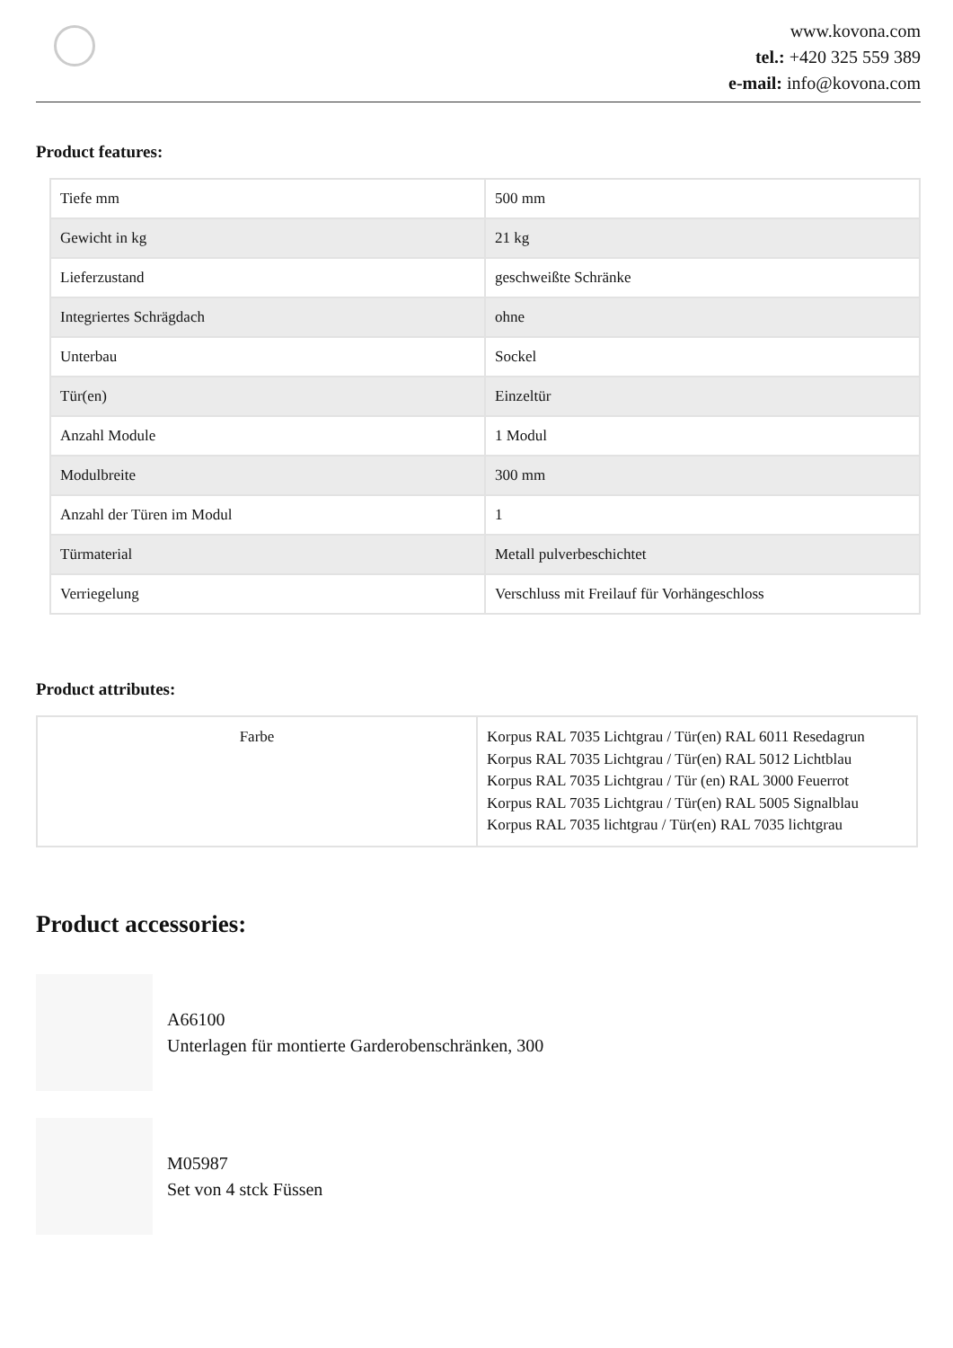www.kovona.com
tel.: +420 325 559 389
e-mail: info@kovona.com
Product features:
| Tiefe mm | 500 mm |
| Gewicht in kg | 21 kg |
| Lieferzustand | geschweißte Schränke |
| Integriertes Schrägdach | ohne |
| Unterbau | Sockel |
| Tür(en) | Einzeltür |
| Anzahl Module | 1 Modul |
| Modulbreite | 300 mm |
| Anzahl der Türen im Modul | 1 |
| Türmaterial | Metall pulverbeschichtet |
| Verriegelung | Verschluss mit Freilauf für Vorhängeschloss |
Product attributes:
| Farbe | Korpus RAL 7035 Lichtgrau / Tür(en) RAL 6011 Resedagrun Korpus RAL 7035 Lichtgrau / Tür(en) RAL 5012 Lichtblau Korpus RAL 7035 Lichtgrau / Tür (en) RAL 3000 Feuerrot Korpus RAL 7035 Lichtgrau / Tür(en) RAL 5005 Signalblau Korpus RAL 7035 lichtgrau / Tür(en) RAL 7035 lichtgrau |
Product accessories:
A66100
Unterlagen für montierte Garderobenschränken, 300
M05987
Set von 4 stck Füssen